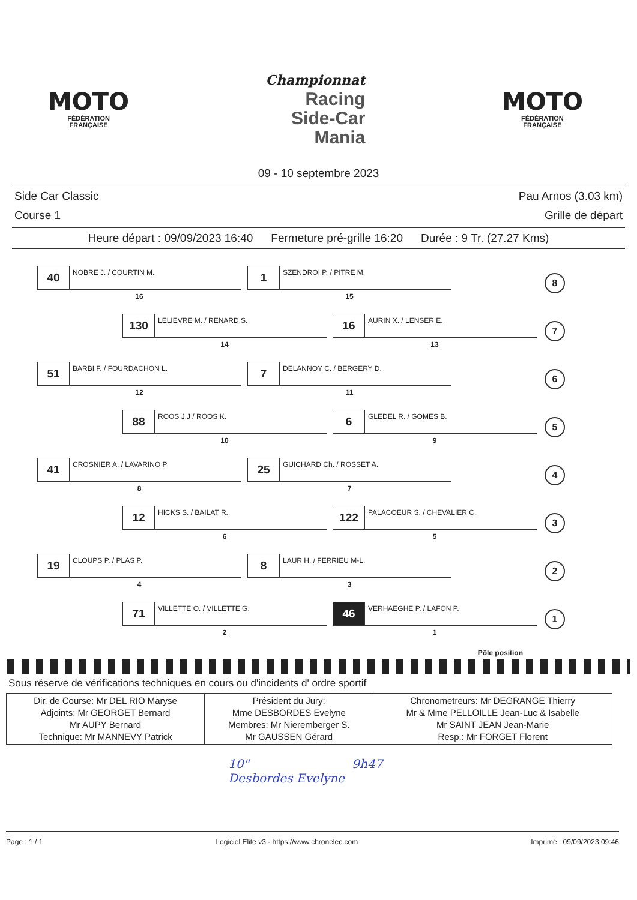MOTO
FÉDÉRATION
FRANÇAISE
Championnat
Racing
Side-Car
Mania
MOTO
FÉDÉRATION
FRANÇAISE
09 - 10 septembre 2023
Side Car Classic
Course 1
Pau Arnos (3.03 km)
Grille de départ
Heure départ : 09/09/2023 16:40 Fermeture pré-grille 16:20 Durée : 9 Tr. (27.27 Kms)
40
NOBRE J. / COURTIN M.
16
1
SZENDROI P. / PITRE M.
15
8
130
LELIEVRE M. / RENARD S.
14
16
AURIN X. / LENSER E.
13
7
51
BARBI F. / FOURDACHON L.
12
7
DELANNOY C. / BERGERY D.
11
6
88
ROOS J.J / ROOS K.
10
6
GLEDEL R. / GOMES B.
9
5
41
CROSNIER A. / LAVARINO P
8
25
GUICHARD Ch. / ROSSET A.
7
4
12
HICKS S. / BAILAT R.
6
122
PALACOEUR S. / CHEVALIER C.
5
3
19
CLOUPS P. / PLAS P.
4
8
LAUR H. / FERRIEU M-L.
3
2
71
VILLETTE O. / VILLETTE G.
2
46
VERHAEGHE P. / LAFON P.
1
1
Pôle position
Sous réserve de vérifications techniques en cours ou d'incidents d' ordre sportif
| Dir. de Course: Mr DEL RIO Maryse Adjoints: Mr GEORGET Bernard Mr AUPY Bernard Technique: Mr MANNEVY Patrick | Président du Jury: Mme DESBORDES Evelyne Membres: Mr Nieremberger S. Mr GAUSSEN Gérard | Chronometreurs: Mr DEGRANGE Thierry Mr & Mme PELLOILLE Jean-Luc & Isabelle Mr SAINT JEAN Jean-Marie Resp.: Mr FORGET Florent |
10" 9h47
Desbordes Evelyne
Page : 1 / 1 Logiciel Elite v3 - https://www.chronelec.com Imprimé : 09/09/2023 09:46